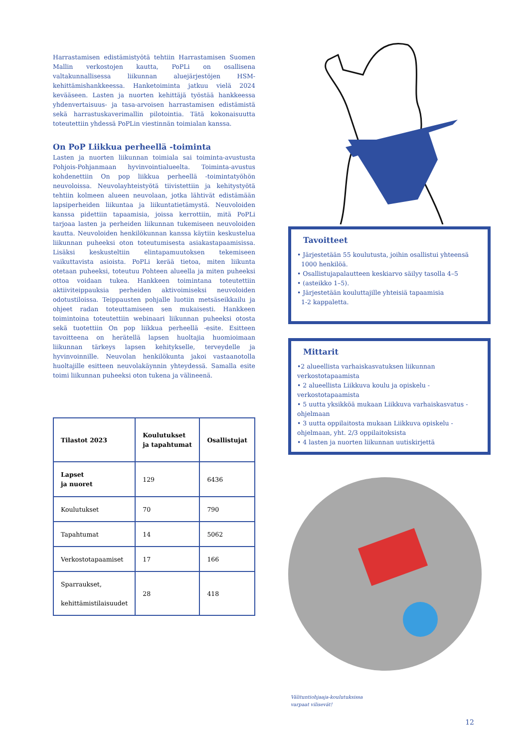Harrastamisen edistämistyötä tehtiin Harrastamisen Suomen Mallin verkostojen kautta, PoPLi on osallisena valtakunnallisessa liikunnan aluejärjestöjen HSM-kehittämishankkeessa. Hanketoiminta jatkuu vielä 2024 kevääseen. Lasten ja nuorten kehittäjä työstää hankkeessa yhdenvertaisuus- ja tasa-arvoisen harrastamisen edistämistä sekä harrastuskaverimallin pilotointia. Tätä kokonaisuutta toteutettiin yhdessä PoPLin viestinnän toimialan kanssa.
On PoP Liikkua perheellä -toiminta
Lasten ja nuorten liikunnan toimiala sai toiminta-avustusta Pohjois-Pohjanmaan hyvinvointialueelta. Toiminta-avustus kohdenettiin On pop liikkua perheellä -toimintatyöhön neuvoloissa. Neuvolayhteistyötä tiivistettiin ja kehitystyötä tehtiin kolmeen alueen neuvolaan, jotka lähtivät edistämään lapsiperheiden liikuntaa ja liikuntatietämystä. Neuvoloiden kanssa pidettiin tapaamisia, joissa kerrottiin, mitä PoPLi tarjoaa lasten ja perheiden liikunnan tukemiseen neuvoloiden kautta. Neuvoloiden henkilökunnan kanssa käytiin keskustelua liikunnan puheeksi oton toteutumisesta asiakastapaamisissa. Lisäksi keskusteltiin elintapamuutoksen tekemiseen vaikuttavista asioista. PoPLi kerää tietoa, miten liikunta otetaan puheeksi, toteutuu Pohteen alueella ja miten puheeksi ottoa voidaan tukea. Hankkeen toimintana toteutettiin aktiiviteippauksia perheiden aktivoimiseksi neuvoloiden odotustiloissa. Teippausten pohjalle luotiin metsäseikkailu ja ohjeet radan toteuttamiseen sen mukaisesti. Hankkeen toimintoina toteutettiin webinaari liikunnan puheeksi otosta sekä tuotettiin On pop liikkua perheellä -esite. Esitteen tavoitteena on herätellä lapsen huoltajia huomioimaan liikunnan tärkeys lapsen kehitykselle, terveydelle ja hyvinvoinnille. Neuvolan henkilökunta jakoi vastaanotolla huoltajille esitteen neuvolakäynnin yhteydessä. Samalla esite toimi liikunnan puheeksi oton tukena ja välineenä.
| Tilastot 2023 | Koulutukset ja tapahtumat | Osallistujat |
| --- | --- | --- |
| Lapset ja nuoret | 129 | 6436 |
| Koulutukset | 70 | 790 |
| Tapahtumat | 14 | 5062 |
| Verkostotapaamiset | 17 | 166 |
| Sparraukset, kehittämistilaisuudet | 28 | 418 |
Tavoitteet
• Järjestetään 55 koulutusta, joihin osallistui yhteensä
1000 henkilöä.
• Osallistujapalautteen keskiarvo säilyy tasolla 4–5
• (asteikko 1–5).
• Järjestetään kouluttajille yhteisiä tapaamisia
1-2 kappaletta.
Mittarit
•2 alueellista varhaiskasvatuksen liikunnan verkostotapaamista
• 2 alueellista Liikkuva koulu ja opiskelu -verkostotapaamista
• 5 uutta yksikköä mukaan Liikkuva varhaiskasvatus -ohjelmaan
• 3 uutta oppilaitosta mukaan Liikkuva opiskelu -ohjelmaan, yht. 2/3 oppilaitoksista
• 4 lasten ja nuorten liikunnan uutiskirjettä
Välituntiohjaaja-koulutuksissa
varpaat vilisevät!
12